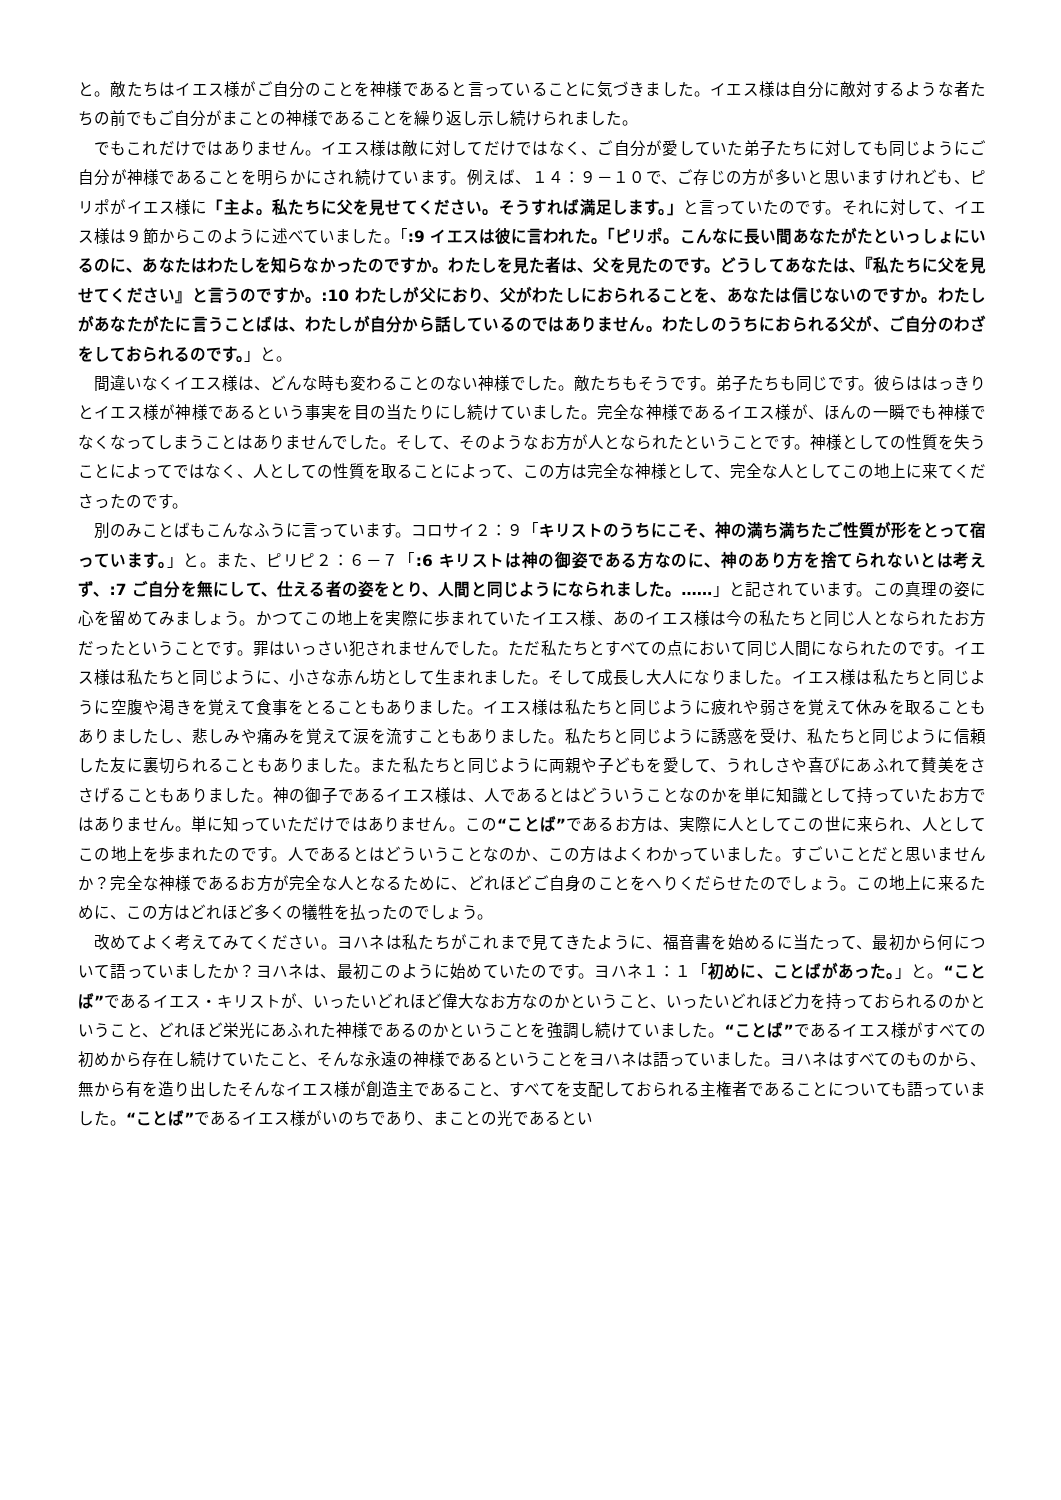と。敵たちはイエス様がご自分のことを神様であると言っていることに気づきました。イエス様は自分に敵対するような者たちの前でもご自分がまことの神様であることを繰り返し示し続けられました。
でもこれだけではありません。イエス様は敵に対してだけではなく、ご自分が愛していた弟子たちに対しても同じようにご自分が神様であることを明らかにされ続けています。例えば、１４：９－１０で、ご存じの方が多いと思いますけれども、ピリポがイエス様に「主よ。私たちに父を見せてください。そうすれば満足します。」と言っていたのです。それに対して、イエス様は９節からこのように述べていました。「:9 イエスは彼に言われた。「ピリポ。こんなに長い間あなたがたといっしょにいるのに、あなたはわたしを知らなかったのですか。わたしを見た者は、父を見たのです。どうしてあなたは、『私たちに父を見せてください』と言うのですか。:10 わたしが父におり、父がわたしにおられることを、あなたは信じないのですか。わたしがあなたがたに言うことばは、わたしが自分から話しているのではありません。わたしのうちにおられる父が、ご自分のわざをしておられるのです。」と。
間違いなくイエス様は、どんな時も変わることのない神様でした。敵たちもそうです。弟子たちも同じです。彼らははっきりとイエス様が神様であるという事実を目の当たりにし続けていました。完全な神様であるイエス様が、ほんの一瞬でも神様でなくなってしまうことはありませんでした。そして、そのようなお方が人となられたということです。神様としての性質を失うことによってではなく、人としての性質を取ることによって、この方は完全な神様として、完全な人としてこの地上に来てくださったのです。
別のみことばもこんなふうに言っています。コロサイ２：９「キリストのうちにこそ、神の満ち満ちたご性質が形をとって宿っています。」と。また、ピリピ２：６－７「:6 キリストは神の御姿である方なのに、神のあり方を捨てられないとは考えず、:7 ご自分を無にして、仕える者の姿をとり、人間と同じようになられました。……」と記されています。この真理の姿に心を留めてみましょう。かつてこの地上を実際に歩まれていたイエス様、あのイエス様は今の私たちと同じ人となられたお方だったということです。罪はいっさい犯されませんでした。ただ私たちとすべての点において同じ人間になられたのです。イエス様は私たちと同じように、小さな赤ん坊として生まれました。そして成長し大人になりました。イエス様は私たちと同じように空腹や渇きを覚えて食事をとることもありました。イエス様は私たちと同じように疲れや弱さを覚えて休みを取ることもありましたし、悲しみや痛みを覚えて涙を流すこともありました。私たちと同じように誘惑を受け、私たちと同じように信頼した友に裏切られることもありました。また私たちと同じように両親や子どもを愛して、うれしさや喜びにあふれて賛美をささげることもありました。神の御子であるイエス様は、人であるとはどういうことなのかを単に知識として持っていたお方ではありません。単に知っていただけではありません。この“ことば”であるお方は、実際に人としてこの世に来られ、人としてこの地上を歩まれたのです。人であるとはどういうことなのか、この方はよくわかっていました。すごいことだと思いませんか？完全な神様であるお方が完全な人となるために、どれほどご自身のことをへりくだらせたのでしょう。この地上に来るために、この方はどれほど多くの犠牲を払ったのでしょう。
改めてよく考えてみてください。ヨハネは私たちがこれまで見てきたように、福音書を始めるに当たって、最初から何について語っていましたか？ヨハネは、最初このように始めていたのです。ヨハネ１：１「初めに、ことばがあった。」と。“ことば”であるイエス・キリストが、いったいどれほど偉大なお方なのかということ、いったいどれほど力を持っておられるのかということ、どれほど栄光にあふれた神様であるのかということを強調し続けていました。“ことば”であるイエス様がすべての初めから存在し続けていたこと、そんな永遠の神様であるということをヨハネは語っていました。ヨハネはすべてのものから、無から有を造り出したそんなイエス様が創造主であること、すべてを支配しておられる主権者であることについても語っていました。“ことば”であるイエス様がいのちであり、まことの光であるとい